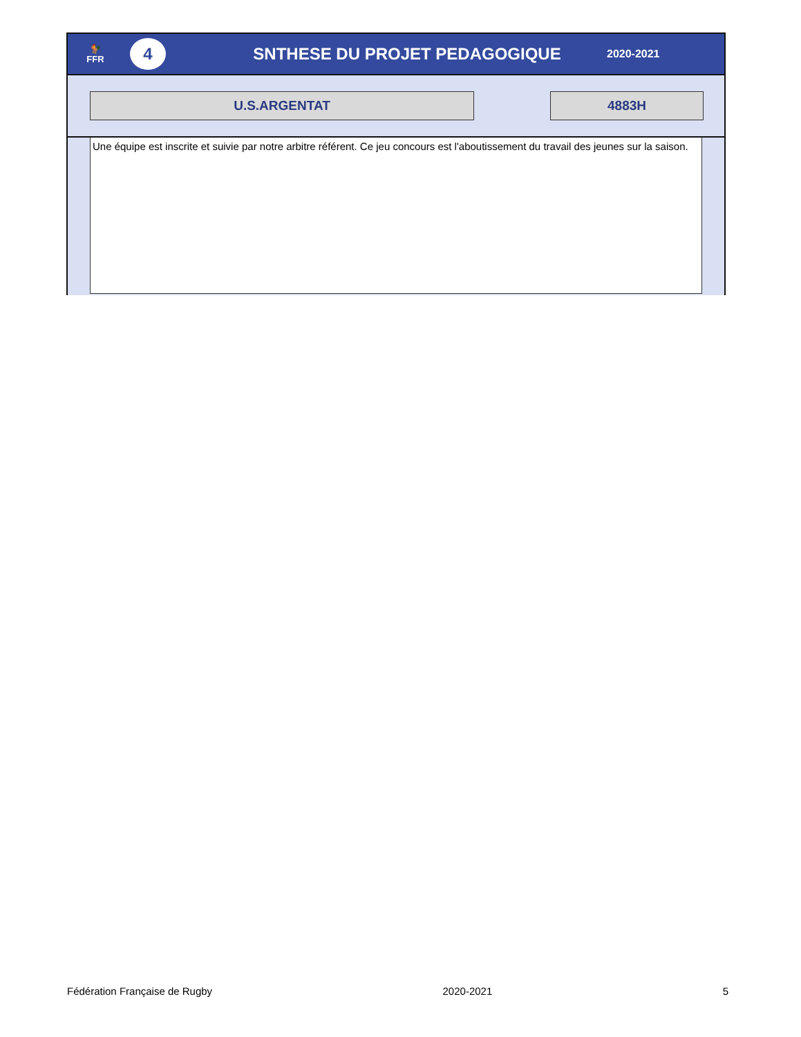🐓
FFR
4
SNTHESE DU PROJET PEDAGOGIQUE
2020-2021
U.S.ARGENTAT 4883H
Une équipe est inscrite et suivie par notre arbitre référent. Ce jeu concours est l'aboutissement du travail des jeunes sur la saison.
Fédération Française de Rugby 2020-2021 5